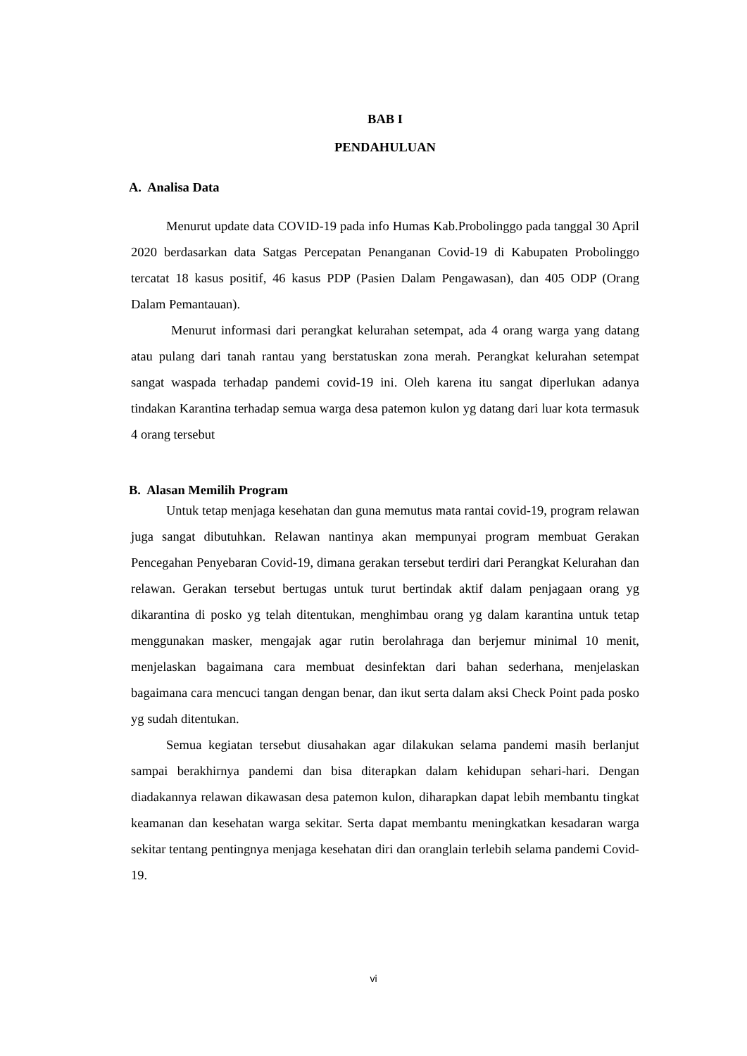BAB I
PENDAHULUAN
A. Analisa Data
Menurut update data COVID-19 pada info Humas Kab.Probolinggo pada tanggal 30 April 2020 berdasarkan data Satgas Percepatan Penanganan Covid-19 di Kabupaten Probolinggo tercatat 18 kasus positif, 46 kasus PDP (Pasien Dalam Pengawasan), dan 405 ODP (Orang Dalam Pemantauan).
Menurut informasi dari perangkat kelurahan setempat, ada 4 orang warga yang datang atau pulang dari tanah rantau yang berstatuskan zona merah. Perangkat kelurahan setempat sangat waspada terhadap pandemi covid-19 ini. Oleh karena itu sangat diperlukan adanya tindakan Karantina terhadap semua warga desa patemon kulon yg datang dari luar kota termasuk 4 orang tersebut
B. Alasan Memilih Program
Untuk tetap menjaga kesehatan dan guna memutus mata rantai covid-19, program relawan juga sangat dibutuhkan. Relawan nantinya akan mempunyai program membuat Gerakan Pencegahan Penyebaran Covid-19, dimana gerakan tersebut terdiri dari Perangkat Kelurahan dan relawan. Gerakan tersebut bertugas untuk turut bertindak aktif dalam penjagaan orang yg dikarantina di posko yg telah ditentukan, menghimbau orang yg dalam karantina untuk tetap menggunakan masker, mengajak agar rutin berolahraga dan berjemur minimal 10 menit, menjelaskan bagaimana cara membuat desinfektan dari bahan sederhana, menjelaskan bagaimana cara mencuci tangan dengan benar, dan ikut serta dalam aksi Check Point pada posko yg sudah ditentukan.
Semua kegiatan tersebut diusahakan agar dilakukan selama pandemi masih berlanjut sampai berakhirnya pandemi dan bisa diterapkan dalam kehidupan sehari-hari. Dengan diadakannya relawan dikawasan desa patemon kulon, diharapkan dapat lebih membantu tingkat keamanan dan kesehatan warga sekitar. Serta dapat membantu meningkatkan kesadaran warga sekitar tentang pentingnya menjaga kesehatan diri dan oranglain terlebih selama pandemi Covid-19.
vi